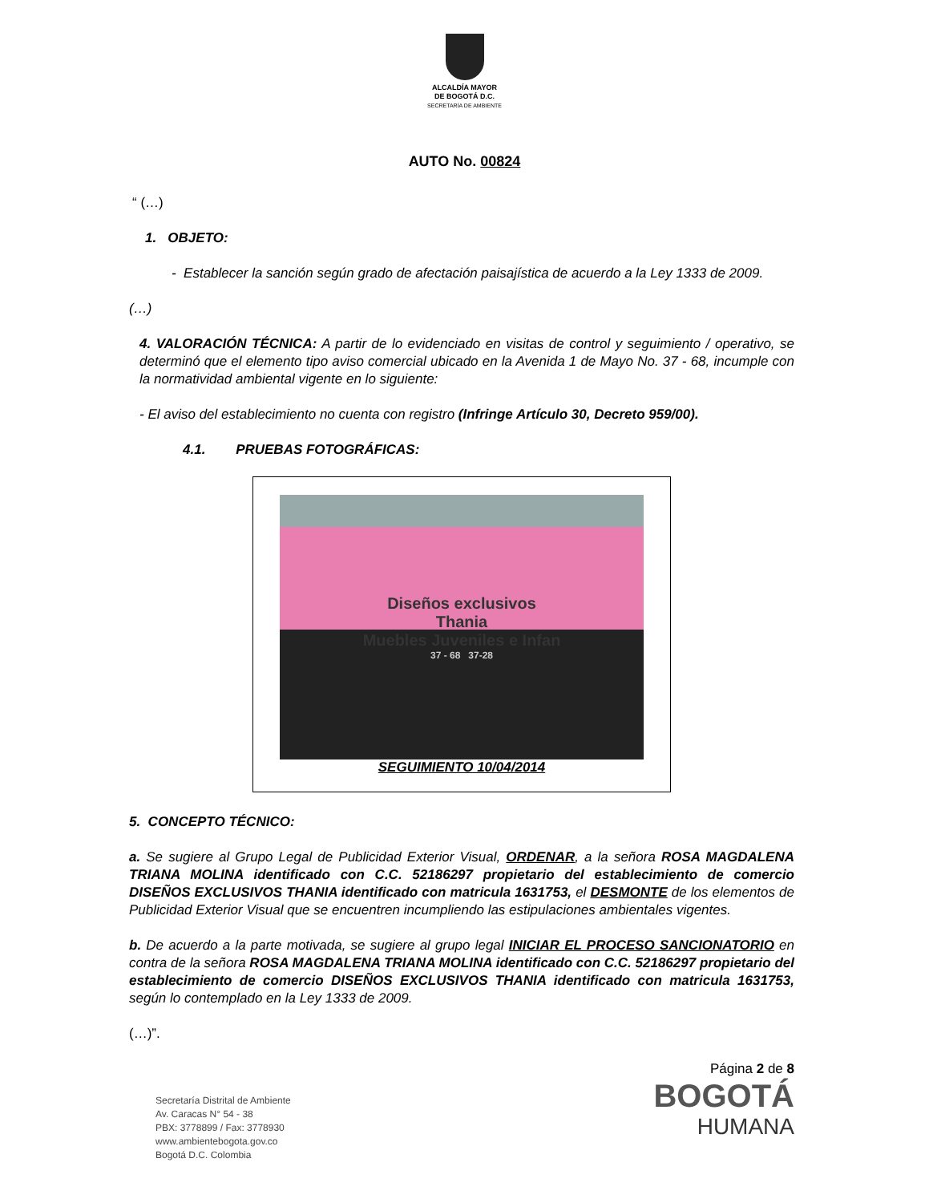ALCALDÍA MAYOR
DE BOGOTÁ D.C.
SECRETARÍA DE AMBIENTE
AUTO No. 00824
“ (…)
1. OBJETO:
- Establecer la sanción según grado de afectación paisajística de acuerdo a la Ley 1333 de 2009.
(…)
4. VALORACIÓN TÉCNICA: A partir de lo evidenciado en visitas de control y seguimiento / operativo, se determinó que el elemento tipo aviso comercial ubicado en la Avenida 1 de Mayo No. 37 - 68, incumple con la normatividad ambiental vigente en lo siguiente:
- El aviso del establecimiento no cuenta con registro (Infringe Artículo 30, Decreto 959/00).
4.1. PRUEBAS FOTOGRÁFICAS:
Diseños exclusivos
Thania
Muebles Juveniles e Infan
37 - 68 37-28
SEGUIMIENTO 10/04/2014
5. CONCEPTO TÉCNICO:
a. Se sugiere al Grupo Legal de Publicidad Exterior Visual, ORDENAR, a la señora ROSA MAGDALENA TRIANA MOLINA identificado con C.C. 52186297 propietario del establecimiento de comercio DISEÑOS EXCLUSIVOS THANIA identificado con matricula 1631753, el DESMONTE de los elementos de Publicidad Exterior Visual que se encuentren incumpliendo las estipulaciones ambientales vigentes.
b. De acuerdo a la parte motivada, se sugiere al grupo legal INICIAR EL PROCESO SANCIONATORIO en contra de la señora ROSA MAGDALENA TRIANA MOLINA identificado con C.C. 52186297 propietario del establecimiento de comercio DISEÑOS EXCLUSIVOS THANIA identificado con matricula 1631753, según lo contemplado en la Ley 1333 de 2009.
(…)”.
Página 2 de 8
Secretaría Distrital de Ambiente
Av. Caracas N° 54 - 38
PBX: 3778899 / Fax: 3778930
www.ambientebogota.gov.co
Bogotá D.C. Colombia
BOGOTÁ
HUMANA